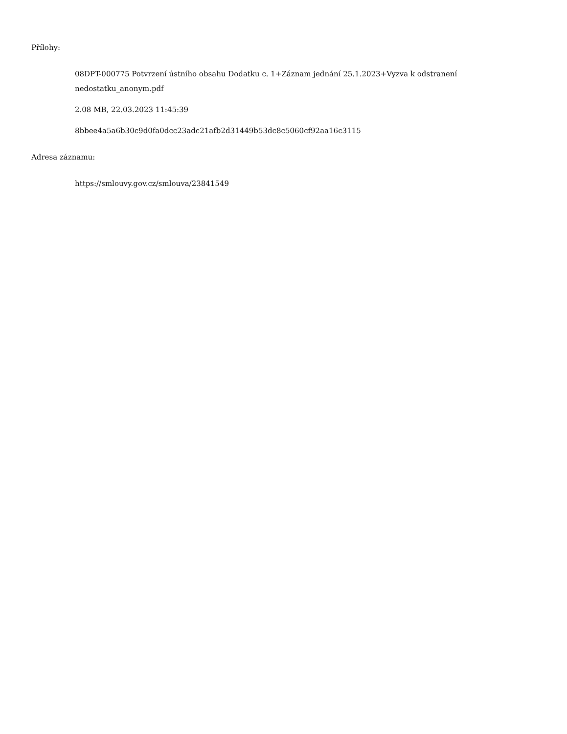Přílohy:
08DPT-000775 Potvrzení ústního obsahu Dodatku c. 1+Záznam jednání 25.1.2023+Vyzva k odstranení nedostatku_anonym.pdf
2.08 MB, 22.03.2023 11:45:39
8bbee4a5a6b30c9d0fa0dcc23adc21afb2d31449b53dc8c5060cf92aa16c3115
Adresa záznamu:
https://smlouvy.gov.cz/smlouva/23841549